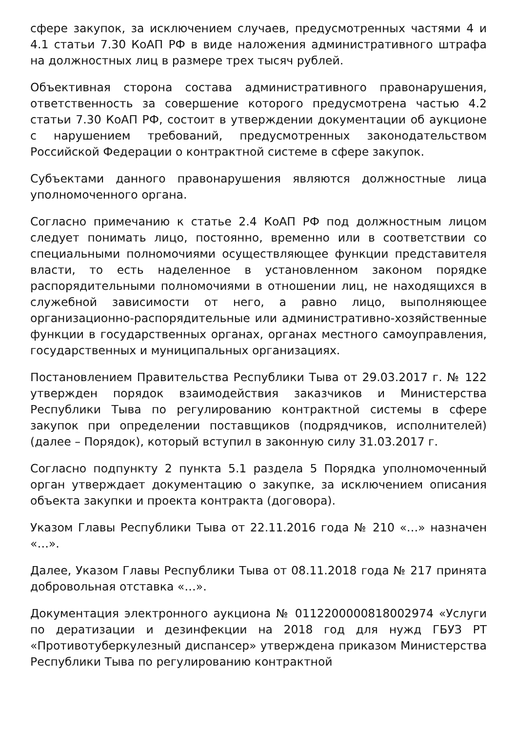сфере закупок, за исключением случаев, предусмотренных частями 4 и 4.1 статьи 7.30 КоАП РФ в виде наложения административного штрафа на должностных лиц в размере трех тысяч рублей.
Объективная сторона состава административного правонарушения, ответственность за совершение которого предусмотрена частью 4.2 статьи 7.30 КоАП РФ, состоит в утверждении документации об аукционе с нарушением требований, предусмотренных законодательством Российской Федерации о контрактной системе в сфере закупок.
Субъектами данного правонарушения являются должностные лица уполномоченного органа.
Согласно примечанию к статье 2.4 КоАП РФ под должностным лицом следует понимать лицо, постоянно, временно или в соответствии со специальными полномочиями осуществляющее функции представителя власти, то есть наделенное в установленном законом порядке распорядительными полномочиями в отношении лиц, не находящихся в служебной зависимости от него, а равно лицо, выполняющее организационно-распорядительные или административно-хозяйственные функции в государственных органах, органах местного самоуправления, государственных и муниципальных организациях.
Постановлением Правительства Республики Тыва от 29.03.2017 г. № 122 утвержден порядок взаимодействия заказчиков и Министерства Республики Тыва по регулированию контрактной системы в сфере закупок при определении поставщиков (подрядчиков, исполнителей) (далее – Порядок), который вступил в законную силу 31.03.2017 г.
Согласно подпункту 2 пункта 5.1 раздела 5 Порядка уполномоченный орган утверждает документацию о закупке, за исключением описания объекта закупки и проекта контракта (договора).
Указом Главы Республики Тыва от 22.11.2016 года № 210 «…» назначен «…».
Далее, Указом Главы Республики Тыва от 08.11.2018 года № 217 принята добровольная отставка «…».
Документация электронного аукциона № 0112200000818002974 «Услуги по дератизации и дезинфекции на 2018 год для нужд ГБУЗ РТ «Противотуберкулезный диспансер» утверждена приказом Министерства Республики Тыва по регулированию контрактной